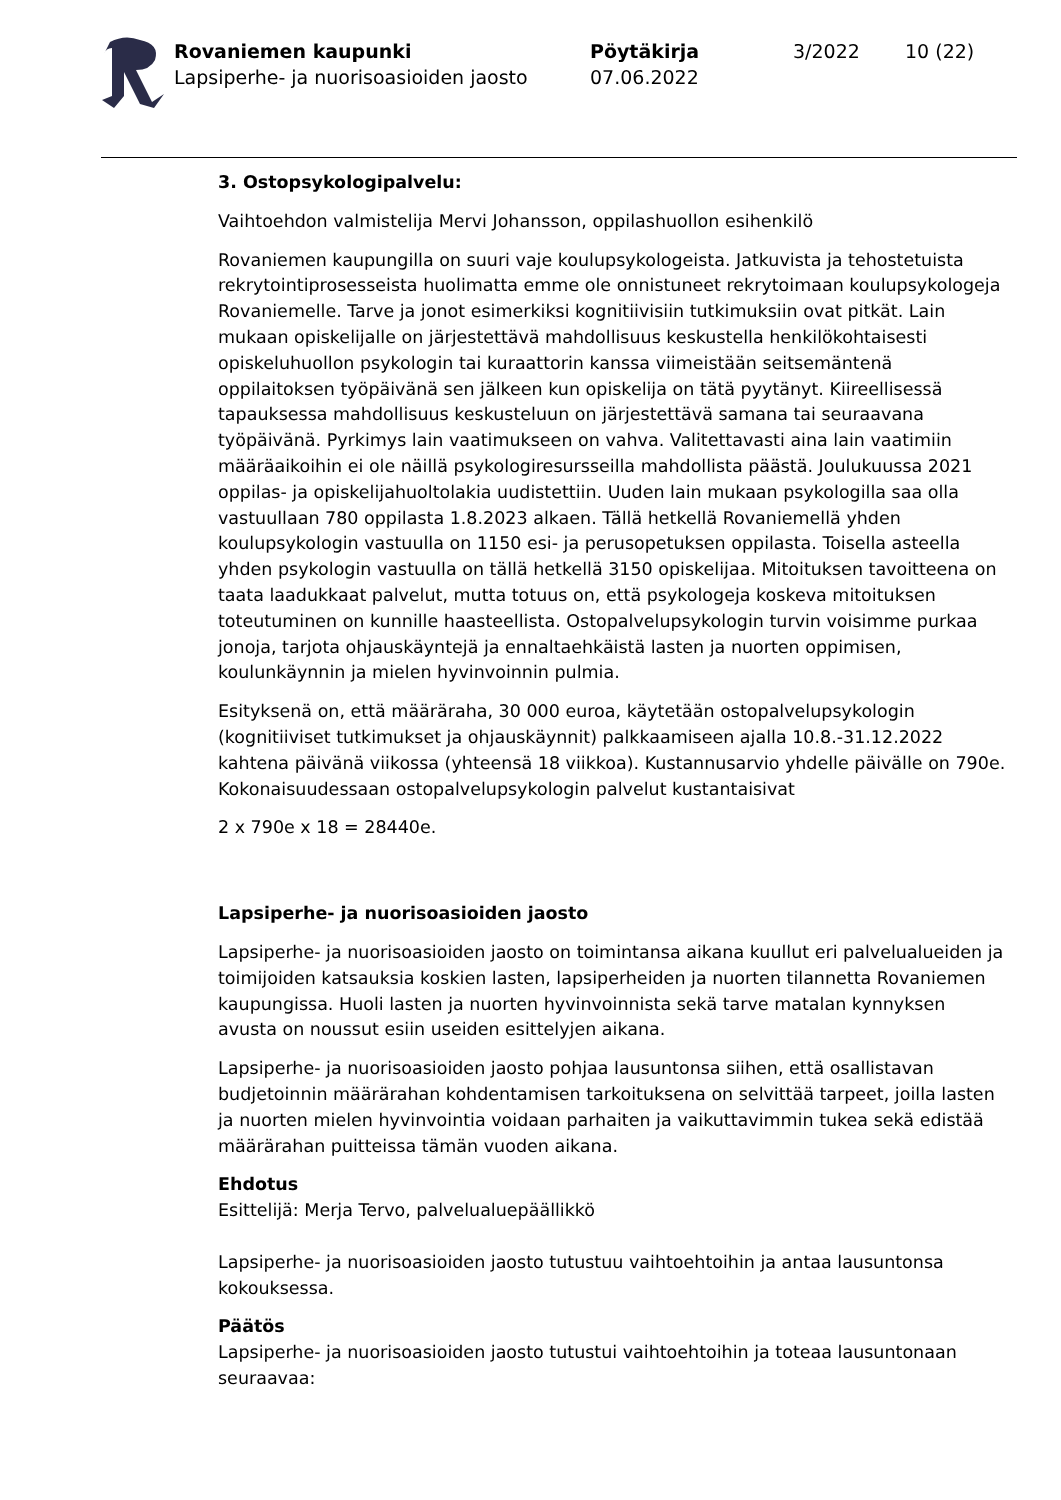Rovaniemen kaupunki
Lapsiperhe- ja nuorisoasioiden jaosto
Pöytäkirja
07.06.2022
3/2022 10 (22)
3. Ostopsykologipalvelu:
Vaihtoehdon valmistelija Mervi Johansson, oppilashuollon esihenkilö
Rovaniemen kaupungilla on suuri vaje koulupsykologeista. Jatkuvista ja tehostetuista rekrytointiprosesseista huolimatta emme ole onnistuneet rekrytoimaan koulupsykologeja Rovaniemelle. Tarve ja jonot esimerkiksi kognitiivisiin tutkimuksiin ovat pitkät. Lain mukaan opiskelijalle on järjestettävä mahdollisuus keskustella henkilökohtaisesti opiskeluhuollon psykologin tai kuraattorin kanssa viimeistään seitsemäntenä oppilaitoksen työpäivänä sen jälkeen kun opiskelija on tätä pyytänyt. Kiireellisessä tapauksessa mahdollisuus keskusteluun on järjestettävä samana tai seuraavana työpäivänä. Pyrkimys lain vaatimukseen on vahva. Valitettavasti aina lain vaatimiin määräaikoihin ei ole näillä psykologiresursseilla mahdollista päästä. Joulukuussa 2021 oppilas- ja opiskelijahuoltolakia uudistettiin. Uuden lain mukaan psykologilla saa olla vastuullaan 780 oppilasta 1.8.2023 alkaen. Tällä hetkellä Rovaniemellä yhden koulupsykologin vastuulla on 1150 esi- ja perusopetuksen oppilasta. Toisella asteella yhden psykologin vastuulla on tällä hetkellä 3150 opiskelijaa. Mitoituksen tavoitteena on taata laadukkaat palvelut, mutta totuus on, että psykologeja koskeva mitoituksen toteutuminen on kunnille haasteellista. Ostopalvelupsykologin turvin voisimme purkaa jonoja, tarjota ohjauskäyntejä ja ennaltaehkäistä lasten ja nuorten oppimisen, koulunkäynnin ja mielen hyvinvoinnin pulmia.
Esityksenä on, että määräraha, 30 000 euroa, käytetään ostopalvelupsykologin (kognitiiviset tutkimukset ja ohjauskäynnit) palkkaamiseen ajalla 10.8.-31.12.2022 kahtena päivänä viikossa (yhteensä 18 viikkoa). Kustannusarvio yhdelle päivälle on 790e. Kokonaisuudessaan ostopalvelupsykologin palvelut kustantaisivat
2 x 790e x 18 = 28440e.
Lapsiperhe- ja nuorisoasioiden jaosto
Lapsiperhe- ja nuorisoasioiden jaosto on toimintansa aikana kuullut eri palvelualueiden ja toimijoiden katsauksia koskien lasten, lapsiperheiden ja nuorten tilannetta Rovaniemen kaupungissa. Huoli lasten ja nuorten hyvinvoinnista sekä tarve matalan kynnyksen avusta on noussut esiin useiden esittelyjen aikana.
Lapsiperhe- ja nuorisoasioiden jaosto pohjaa lausuntonsa siihen, että osallistavan budjetoinnin määrärahan kohdentamisen tarkoituksena on selvittää tarpeet, joilla lasten ja nuorten mielen hyvinvointia voidaan parhaiten ja vaikuttavimmin tukea sekä edistää määrärahan puitteissa tämän vuoden aikana.
Ehdotus
Esittelijä: Merja Tervo, palvelualuepäällikkö
Lapsiperhe- ja nuorisoasioiden jaosto tutustuu vaihtoehtoihin ja antaa lausuntonsa kokouksessa.
Päätös
Lapsiperhe- ja nuorisoasioiden jaosto tutustui vaihtoehtoihin ja toteaa lausuntonaan seuraavaa: